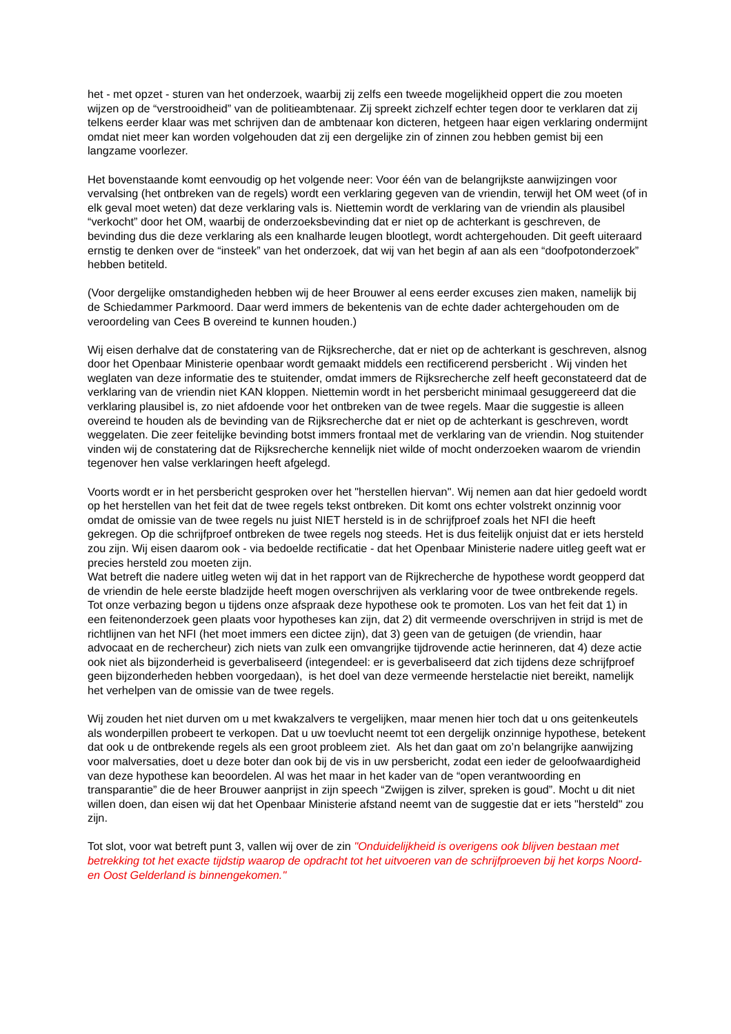het - met opzet - sturen van het onderzoek, waarbij zij zelfs een tweede mogelijkheid oppert die zou moeten wijzen op de “verstrooidheid” van de politieambtenaar. Zij spreekt zichzelf echter tegen door te verklaren dat zij telkens eerder klaar was met schrijven dan de ambtenaar kon dicteren, hetgeen haar eigen verklaring ondermijnt omdat niet meer kan worden volgehouden dat zij een dergelijke zin of zinnen zou hebben gemist bij een langzame voorlezer.
Het bovenstaande komt eenvoudig op het volgende neer: Voor één van de belangrijkste aanwijzingen voor vervalsing (het ontbreken van de regels) wordt een verklaring gegeven van de vriendin, terwijl het OM weet (of in elk geval moet weten) dat deze verklaring vals is. Niettemin wordt de verklaring van de vriendin als plausibel “verkocht” door het OM, waarbij de onderzoeksbevinding dat er niet op de achterkant is geschreven, de bevinding dus die deze verklaring als een knalharde leugen blootlegt, wordt achtergehouden. Dit geeft uiteraard ernstig te denken over de “insteek” van het onderzoek, dat wij van het begin af aan als een “doofpotonderzoek” hebben betiteld.
(Voor dergelijke omstandigheden hebben wij de heer Brouwer al eens eerder excuses zien maken, namelijk bij de Schiedammer Parkmoord. Daar werd immers de bekentenis van de echte dader achtergehouden om de veroordeling van Cees B overeind te kunnen houden.)
Wij eisen derhalve dat de constatering van de Rijksrecherche, dat er niet op de achterkant is geschreven, alsnog door het Openbaar Ministerie openbaar wordt gemaakt middels een rectificerend persbericht . Wij vinden het weglaten van deze informatie des te stuitender, omdat immers de Rijksrecherche zelf heeft geconstateerd dat de verklaring van de vriendin niet KAN kloppen. Niettemin wordt in het persbericht minimaal gesuggereerd dat die verklaring plausibel is, zo niet afdoende voor het ontbreken van de twee regels. Maar die suggestie is alleen overeind te houden als de bevinding van de Rijksrecherche dat er niet op de achterkant is geschreven, wordt weggelaten. Die zeer feitelijke bevinding botst immers frontaal met de verklaring van de vriendin. Nog stuitender vinden wij de constatering dat de Rijksrecherche kennelijk niet wilde of mocht onderzoeken waarom de vriendin tegenover hen valse verklaringen heeft afgelegd.
Voorts wordt er in het persbericht gesproken over het "herstellen hiervan". Wij nemen aan dat hier gedoeld wordt op het herstellen van het feit dat de twee regels tekst ontbreken. Dit komt ons echter volstrekt onzinnig voor omdat de omissie van de twee regels nu juist NIET hersteld is in de schrijfproef zoals het NFI die heeft gekregen. Op die schrijfproef ontbreken de twee regels nog steeds. Het is dus feitelijk onjuist dat er iets hersteld zou zijn. Wij eisen daarom ook - via bedoelde rectificatie - dat het Openbaar Ministerie nadere uitleg geeft wat er precies hersteld zou moeten zijn.
Wat betreft die nadere uitleg weten wij dat in het rapport van de Rijkrecherche de hypothese wordt geopperd dat de vriendin de hele eerste bladzijde heeft mogen overschrijven als verklaring voor de twee ontbrekende regels. Tot onze verbazing begon u tijdens onze afspraak deze hypothese ook te promoten. Los van het feit dat 1) in een feitenonderzoek geen plaats voor hypotheses kan zijn, dat 2) dit vermeende overschrijven in strijd is met de richtlijnen van het NFI (het moet immers een dictee zijn), dat 3) geen van de getuigen (de vriendin, haar advocaat en de rechercheur) zich niets van zulk een omvangrijke tijdrovende actie herinneren, dat 4) deze actie ook niet als bijzonderheid is geverbaliseerd (integendeel: er is geverbaliseerd dat zich tijdens deze schrijfproef geen bijzonderheden hebben voorgedaan), is het doel van deze vermeende herstelactie niet bereikt, namelijk het verhelpen van de omissie van de twee regels.
Wij zouden het niet durven om u met kwakzalvers te vergelijken, maar menen hier toch dat u ons geitenkeutels als wonderpillen probeert te verkopen. Dat u uw toevlucht neemt tot een dergelijk onzinnige hypothese, betekent dat ook u de ontbrekende regels als een groot probleem ziet. Als het dan gaat om zo’n belangrijke aanwijzing voor malversaties, doet u deze boter dan ook bij de vis in uw persbericht, zodat een ieder de geloofwaardigheid van deze hypothese kan beoordelen. Al was het maar in het kader van de “open verantwoording en transparantie” die de heer Brouwer aanprijst in zijn speech “Zwijgen is zilver, spreken is goud”. Mocht u dit niet willen doen, dan eisen wij dat het Openbaar Ministerie afstand neemt van de suggestie dat er iets "hersteld" zou zijn.
Tot slot, voor wat betreft punt 3, vallen wij over de zin "Onduidelijkheid is overigens ook blijven bestaan met betrekking tot het exacte tijdstip waarop de opdracht tot het uitvoeren van de schrijfproeven bij het korps Noord- en Oost Gelderland is binnengekomen."